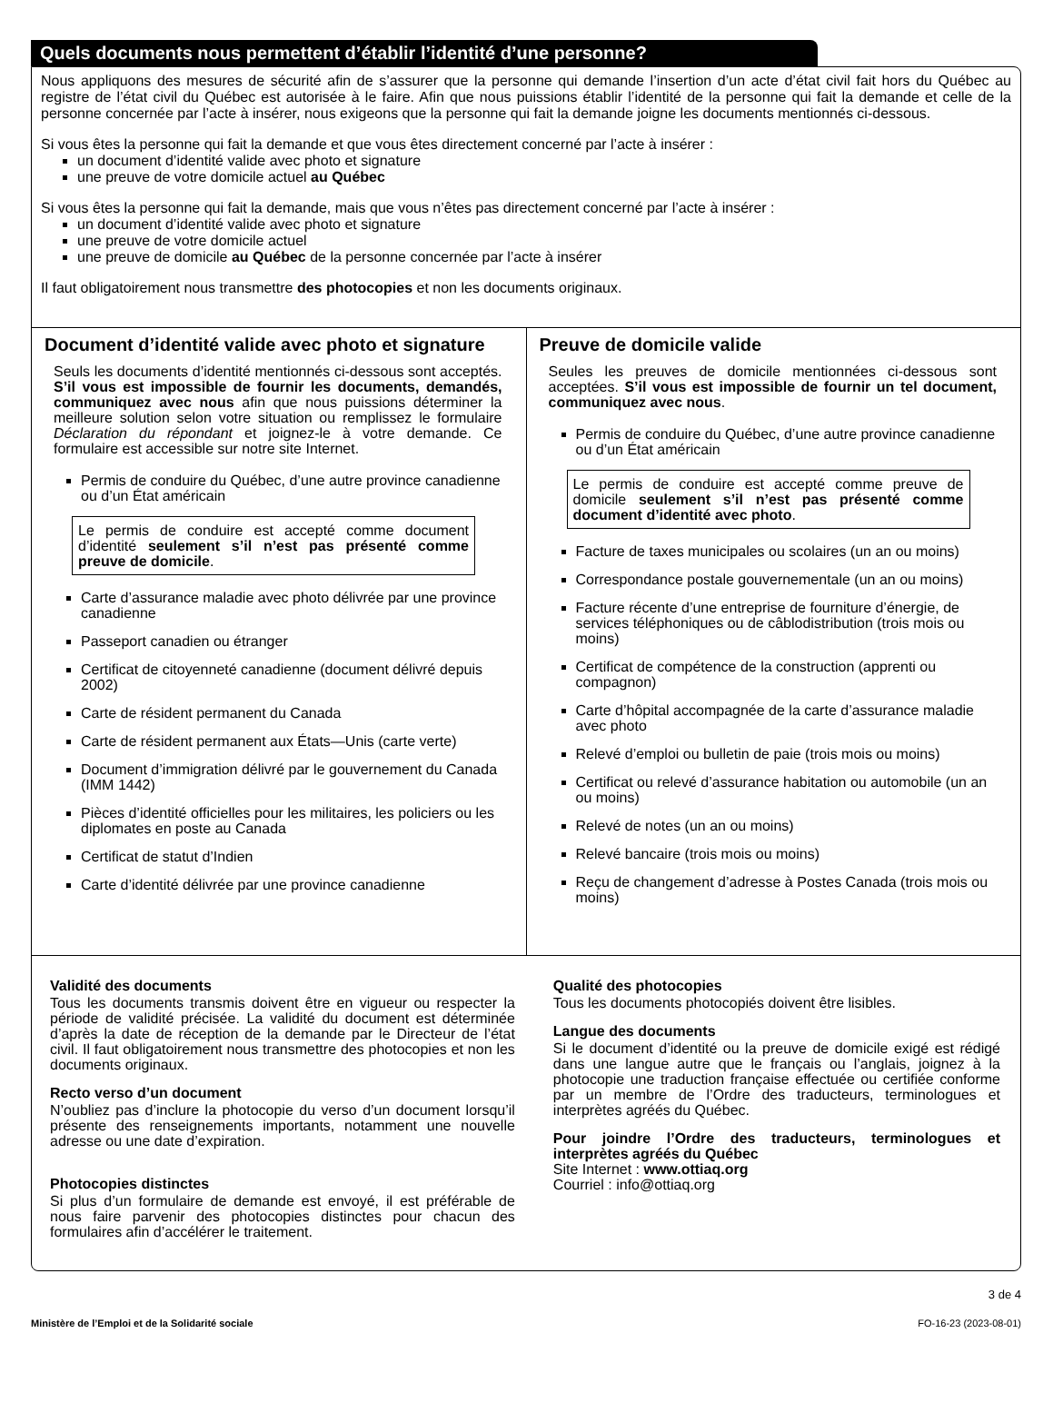Quels documents nous permettent d’établir l’identité d’une personne?
Nous appliquons des mesures de sécurité afin de s’assurer que la personne qui demande l’insertion d’un acte d’état civil fait hors du Québec au registre de l’état civil du Québec est autorisée à le faire. Afin que nous puissions établir l’identité de la personne qui fait la demande et celle de la personne concernée par l’acte à insérer, nous exigeons que la personne qui fait la demande joigne les documents mentionnés ci‑dessous.
Si vous êtes la personne qui fait la demande et que vous êtes directement concerné par l’acte à insérer :
un document d’identité valide avec photo et signature
une preuve de votre domicile actuel au Québec
Si vous êtes la personne qui fait la demande, mais que vous n’êtes pas directement concerné par l’acte à insérer :
un document d’identité valide avec photo et signature
une preuve de votre domicile actuel
une preuve de domicile au Québec de la personne concernée par l’acte à insérer
Il faut obligatoirement nous transmettre des photocopies et non les documents originaux.
Document d’identité valide avec photo et signature
Seuls les documents d’identité mentionnés ci‑dessous sont acceptés. S’il vous est impossible de fournir les documents, demandés, communiquez avec nous afin que nous puissions déterminer la meilleure solution selon votre situation ou remplissez le formulaire Déclaration du répondant et joignez‑le à votre demande. Ce formulaire est accessible sur notre site Internet.
Permis de conduire du Québec, d’une autre province canadienne ou d’un État américain
Le permis de conduire est accepté comme document d’identité seulement s’il n’est pas présenté comme preuve de domicile.
Carte d’assurance maladie avec photo délivrée par une province canadienne
Passeport canadien ou étranger
Certificat de citoyenneté canadienne (document délivré depuis 2002)
Carte de résident permanent du Canada
Carte de résident permanent aux États—Unis (carte verte)
Document d’immigration délivré par le gouvernement du Canada (IMM 1442)
Pièces d’identité officielles pour les militaires, les policiers ou les diplomates en poste au Canada
Certificat de statut d’Indien
Carte d’identité délivrée par une province canadienne
Preuve de domicile valide
Seules les preuves de domicile mentionnées ci‑dessous sont acceptées. S’il vous est impossible de fournir un tel document, communiquez avec nous.
Permis de conduire du Québec, d’une autre province canadienne ou d’un État américain
Le permis de conduire est accepté comme preuve de domicile seulement s’il n’est pas présenté comme document d’identité avec photo.
Facture de taxes municipales ou scolaires (un an ou moins)
Correspondance postale gouvernementale (un an ou moins)
Facture récente d’une entreprise de fourniture d’énergie, de services téléphoniques ou de câblodistribution (trois mois ou moins)
Certificat de compétence de la construction (apprenti ou compagnon)
Carte d’hôpital accompagnée de la carte d’assurance maladie avec photo
Relevé d’emploi ou bulletin de paie (trois mois ou moins)
Certificat ou relevé d’assurance habitation ou automobile (un an ou moins)
Relevé de notes (un an ou moins)
Relevé bancaire (trois mois ou moins)
Reçu de changement d’adresse à Postes Canada (trois mois ou moins)
Validité des documents
Tous les documents transmis doivent être en vigueur ou respecter la période de validité précisée. La validité du document est déterminée d’après la date de réception de la demande par le Directeur de l’état civil. Il faut obligatoirement nous transmettre des photocopies et non les documents originaux.
Recto verso d’un document
N’oubliez pas d’inclure la photocopie du verso d’un document lorsqu’il présente des renseignements importants, notamment une nouvelle adresse ou une date d’expiration.
Photocopies distinctes
Si plus d’un formulaire de demande est envoyé, il est préférable de nous faire parvenir des photocopies distinctes pour chacun des formulaires afin d’accélérer le traitement.
Qualité des photocopies
Tous les documents photocopiés doivent être lisibles.
Langue des documents
Si le document d’identité ou la preuve de domicile exigé est rédigé dans une langue autre que le français ou l’anglais, joignez à la photocopie une traduction française effectuée ou certifiée conforme par un membre de l’Ordre des traducteurs, terminologues et interprètes agréés du Québec.
Pour joindre l’Ordre des traducteurs, terminologues et interprètes agréés du Québec
Site Internet : www.ottiaq.org
Courriel : info@ottiaq.org
3 de 4
Ministère de l’Emploi et de la Solidarité sociale FO‑16‑23 (2023‑08‑01)